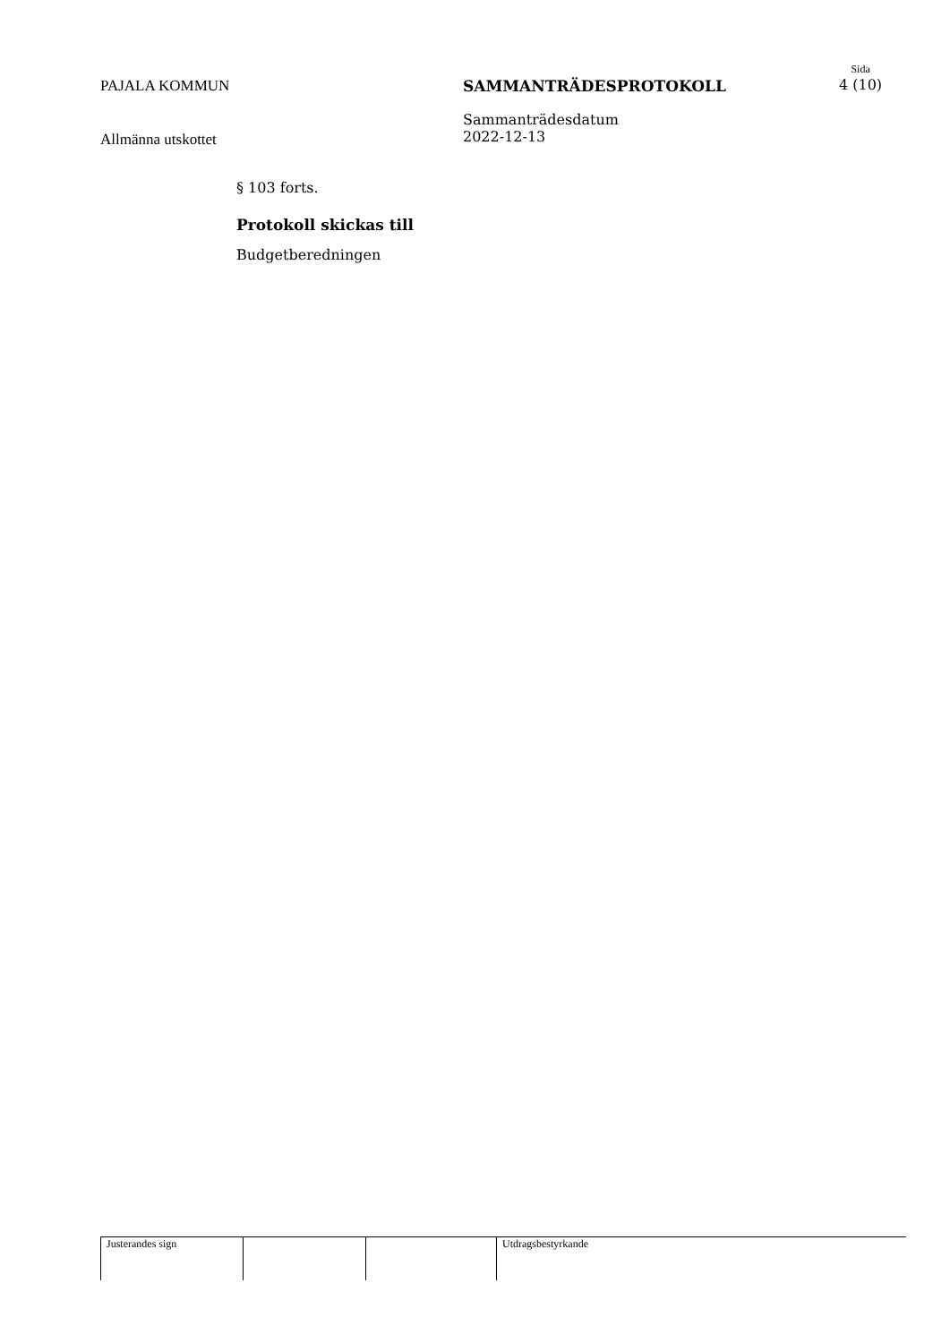PAJALA KOMMUN SAMMANTRÄDESPROTOKOLL
Sida
4 (10)
Allmänna utskottet
Sammanträdesdatum
2022-12-13
§ 103 forts.
Protokoll skickas till
Budgetberedningen
Justerandes sign Utdragsbestyrkande